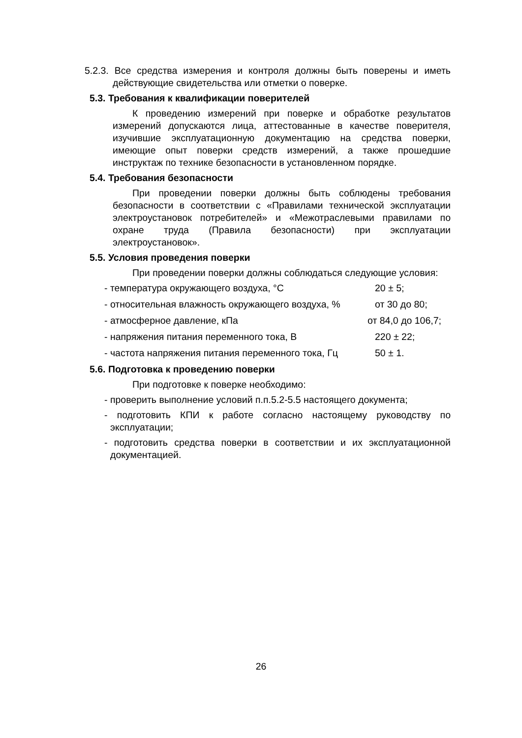5.2.3. Все средства измерения и контроля должны быть поверены и иметь действующие свидетельства или отметки о поверке.
5.3. Требования к квалификации поверителей
К проведению измерений при поверке и обработке результатов измерений допускаются лица, аттестованные в качестве поверителя, изучившие эксплуатационную документацию на средства поверки, имеющие опыт поверки средств измерений, а также прошедшие инструктаж по технике безопасности в установленном порядке.
5.4. Требования безопасности
При проведении поверки должны быть соблюдены требования безопасности в соответствии с «Правилами технической эксплуатации электроустановок потребителей» и «Межотраслевыми правилами по охране труда (Правила безопасности) при эксплуатации электроустановок».
5.5. Условия проведения поверки
При проведении поверки должны соблюдаться следующие условия:
- температура окружающего воздуха, °С 20 ± 5;
- относительная влажность окружающего воздуха, % от 30 до 80;
- атмосферное давление, кПа от 84,0 до 106,7;
- напряжения питания переменного тока, В 220 ± 22;
- частота напряжения питания переменного тока, Гц 50 ± 1.
5.6. Подготовка к проведению поверки
При подготовке к поверке необходимо:
- проверить выполнение условий п.п.5.2-5.5 настоящего документа;
- подготовить КПИ к работе согласно настоящему руководству по эксплуатации;
- подготовить средства поверки в соответствии и их эксплуатационной документацией.
26